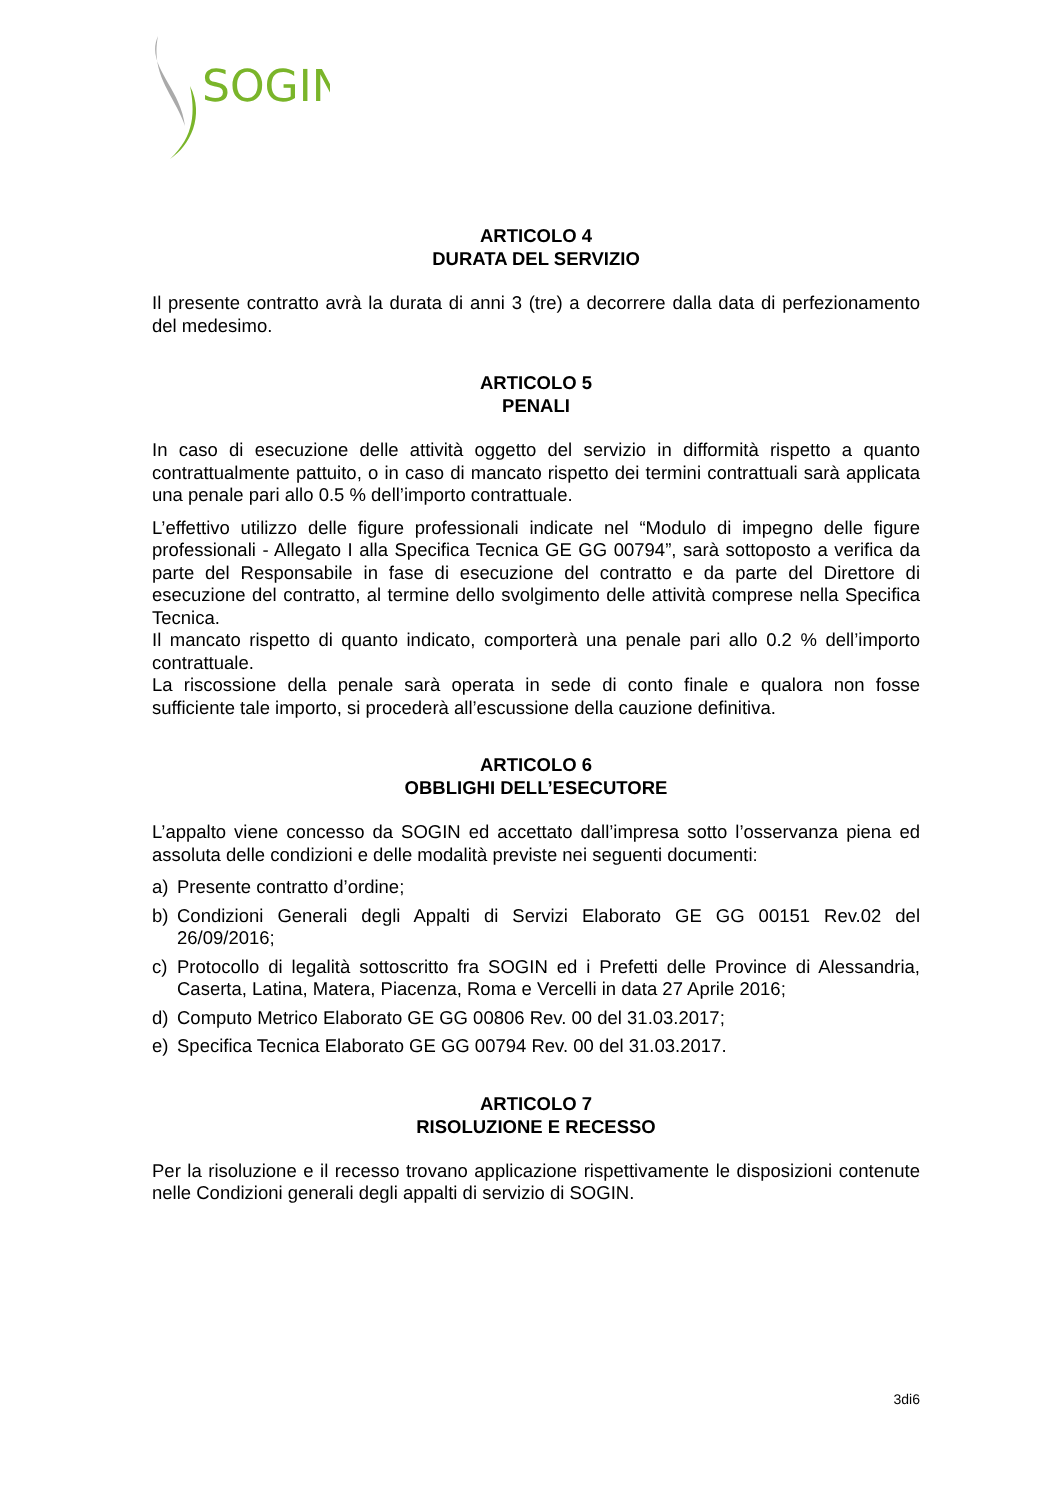SOGIN
ARTICOLO 4
DURATA DEL SERVIZIO
Il presente contratto avrà la durata di anni 3 (tre) a decorrere dalla data di perfezionamento del medesimo.
ARTICOLO 5
PENALI
In caso di esecuzione delle attività oggetto del servizio in difformità rispetto a quanto contrattualmente pattuito, o in caso di mancato rispetto dei termini contrattuali sarà applicata una penale pari allo 0.5 % dell’importo contrattuale.
L’effettivo utilizzo delle figure professionali indicate nel “Modulo di impegno delle figure professionali - Allegato I alla Specifica Tecnica GE GG 00794”, sarà sottoposto a verifica da parte del Responsabile in fase di esecuzione del contratto e da parte del Direttore di esecuzione del contratto, al termine dello svolgimento delle attività comprese nella Specifica Tecnica.
Il mancato rispetto di quanto indicato, comporterà una penale pari allo 0.2 % dell’importo contrattuale.
La riscossione della penale sarà operata in sede di conto finale e qualora non fosse sufficiente tale importo, si procederà all’escussione della cauzione definitiva.
ARTICOLO 6
OBBLIGHI DELL’ESECUTORE
L’appalto viene concesso da SOGIN ed accettato dall’impresa sotto l’osservanza piena ed assoluta delle condizioni e delle modalità previste nei seguenti documenti:
a) Presente contratto d’ordine;
b) Condizioni Generali degli Appalti di Servizi Elaborato GE GG 00151 Rev.02 del 26/09/2016;
c) Protocollo di legalità sottoscritto fra SOGIN ed i Prefetti delle Province di Alessandria, Caserta, Latina, Matera, Piacenza, Roma e Vercelli in data 27 Aprile 2016;
d) Computo Metrico Elaborato GE GG 00806 Rev. 00 del 31.03.2017;
e) Specifica Tecnica Elaborato GE GG 00794 Rev. 00 del 31.03.2017.
ARTICOLO 7
RISOLUZIONE E RECESSO
Per la risoluzione e il recesso trovano applicazione rispettivamente le disposizioni contenute nelle Condizioni generali degli appalti di servizio di SOGIN.
3di6